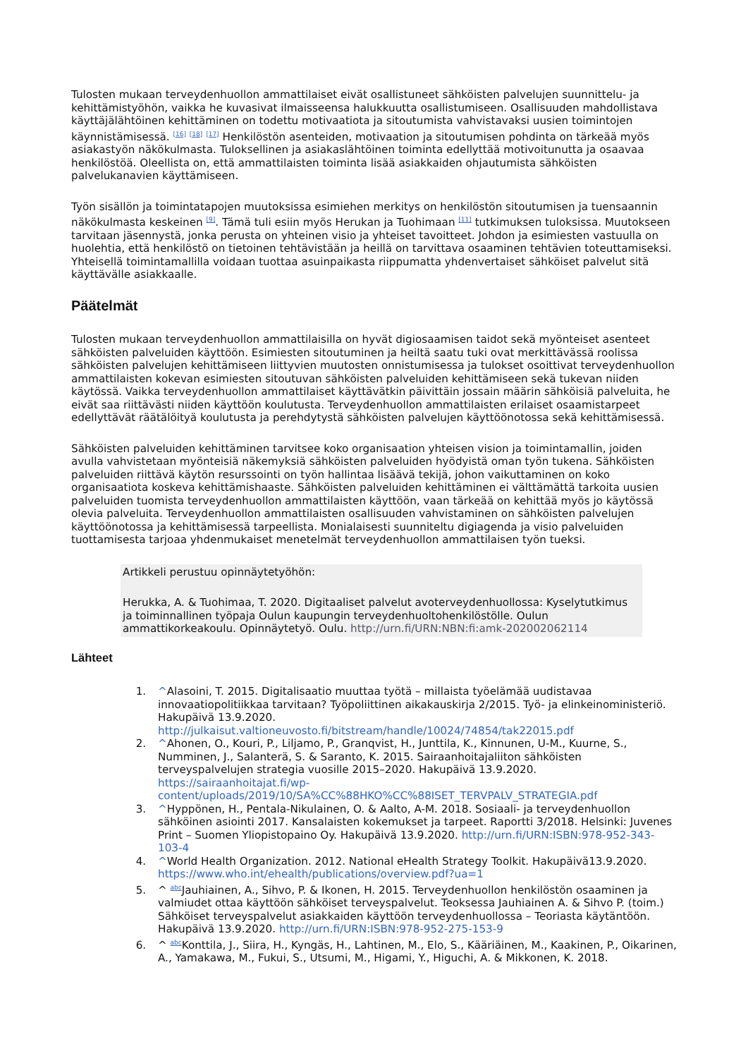Tulosten mukaan terveydenhuollon ammattilaiset eivät osallistuneet sähköisten palvelujen suunnittelu- ja kehittämistyöhön, vaikka he kuvasivat ilmaisseensa halukkuutta osallistumiseen. Osallisuuden mahdollistava käyttäjälähtöinen kehittäminen on todettu motivaatiota ja sitoutumista vahvistavaksi uusien toimintojen käynnistämisessä. <sup>[16]</sup> <sup>[18]</sup> <sup>[17]</sup> Henkilöstön asenteiden, motivaation ja sitoutumisen pohdinta on tärkeää myös asiakastyön näkökulmasta. Tuloksellinen ja asiakaslähtöinen toiminta edellyttää motivoitunutta ja osaavaa henkilöstöä. Oleellista on, että ammattilaisten toiminta lisää asiakkaiden ohjautumista sähköisten palvelukanavien käyttämiseen.
Työn sisällön ja toimintatapojen muutoksissa esimiehen merkitys on henkilöstön sitoutumisen ja tuensaannin näkökulmasta keskeinen <sup>[9]</sup>. Tämä tuli esiin myös Herukan ja Tuohimaan <sup>[11]</sup> tutkimuksen tuloksissa. Muutokseen tarvitaan jäsennystä, jonka perusta on yhteinen visio ja yhteiset tavoitteet. Johdon ja esimiesten vastuulla on huolehtia, että henkilöstö on tietoinen tehtävistään ja heillä on tarvittava osaaminen tehtävien toteuttamiseksi. Yhteisellä toimintamallilla voidaan tuottaa asuinpaikasta riippumatta yhdenvertaiset sähköiset palvelut sitä käyttävälle asiakkaalle.
Päätelmät
Tulosten mukaan terveydenhuollon ammattilaisilla on hyvät digiosaamisen taidot sekä myönteiset asenteet sähköisten palveluiden käyttöön. Esimiesten sitoutuminen ja heiltä saatu tuki ovat merkittävässä roolissa sähköisten palvelujen kehittämiseen liittyvien muutosten onnistumisessa ja tulokset osoittivat terveydenhuollon ammattilaisten kokevan esimiesten sitoutuvan sähköisten palveluiden kehittämiseen sekä tukevan niiden käytössä. Vaikka terveydenhuollon ammattilaiset käyttävätkin päivittäin jossain määrin sähköisiä palveluita, he eivät saa riittävästi niiden käyttöön koulutusta. Terveydenhuollon ammattilaisten erilaiset osaamistarpeet edellyttävät räätälöityä koulutusta ja perehdytystä sähköisten palvelujen käyttöönotossa sekä kehittämisessä.
Sähköisten palveluiden kehittäminen tarvitsee koko organisaation yhteisen vision ja toimintamallin, joiden avulla vahvistetaan myönteisiä näkemyksiä sähköisten palveluiden hyödyistä oman työn tukena. Sähköisten palveluiden riittävä käytön resurssointi on työn hallintaa lisäävä tekijä, johon vaikuttaminen on koko organisaatiota koskeva kehittämishaaste. Sähköisten palveluiden kehittäminen ei välttämättä tarkoita uusien palveluiden tuomista terveydenhuollon ammattilaisten käyttöön, vaan tärkeää on kehittää myös jo käytössä olevia palveluita. Terveydenhuollon ammattilaisten osallisuuden vahvistaminen on sähköisten palvelujen käyttöönotossa ja kehittämisessä tarpeellista. Monialaisesti suunniteltu digiagenda ja visio palveluiden tuottamisesta tarjoaa yhdenmukaiset menetelmät terveydenhuollon ammattilaisen työn tueksi.
Artikkeli perustuu opinnäytetyöhön:
Herukka, A. & Tuohimaa, T. 2020. Digitaaliset palvelut avoterveydenhuollossa: Kyselytutkimus ja toiminnallinen työpaja Oulun kaupungin terveydenhuoltohenkilöstölle. Oulun ammattikorkeakoulu. Opinnäytetyö. Oulu. http://urn.fi/URN:NBN:fi:amk-202002062114
Lähteet
1. ^Alasoini, T. 2015. Digitalisaatio muuttaa työtä – millaista työelämää uudistavaa innovaatiopolitiikkaa tarvitaan? Työpoliittinen aikakauskirja 2/2015. Työ- ja elinkeinoministeriö. Hakupäivä 13.9.2020. http://julkaisut.valtioneuvosto.fi/bitstream/handle/10024/74854/tak22015.pdf
2. ^Ahonen, O., Kouri, P., Liljamo, P., Granqvist, H., Junttila, K., Kinnunen, U-M., Kuurne, S., Numminen, J., Salanterä, S. & Saranto, K. 2015. Sairaanhoitajaliiton sähköisten terveyspalvelujen strategia vuosille 2015–2020. Hakupäivä 13.9.2020. https://sairaanhoitajat.fi/wp-content/uploads/2019/10/SA%CC%88HKO%CC%88ISET_TERVPALV_STRATEGIA.pdf
3. ^Hyppönen, H., Pentala-Nikulainen, O. & Aalto, A-M. 2018. Sosiaali- ja terveydenhuollon sähköinen asiointi 2017. Kansalaisten kokemukset ja tarpeet. Raportti 3/2018. Helsinki: Juvenes Print – Suomen Yliopistopaino Oy. Hakupäivä 13.9.2020. http://urn.fi/URN:ISBN:978-952-343-103-4
4. ^World Health Organization. 2012. National eHealth Strategy Toolkit. Hakupäivä13.9.2020. https://www.who.int/ehealth/publications/overview.pdf?ua=1
5. ^ <sup>abc</sup>Jauhiainen, A., Sihvo, P. & Ikonen, H. 2015. Terveydenhuollon henkilöstön osaaminen ja valmiudet ottaa käyttöön sähköiset terveyspalvelut. Teoksessa Jauhiainen A. & Sihvo P. (toim.) Sähköiset terveyspalvelut asiakkaiden käyttöön terveydenhuollossa – Teoriasta käytäntöön. Hakupäivä 13.9.2020. http://urn.fi/URN:ISBN:978-952-275-153-9
6. ^ <sup>abc</sup>Konttila, J., Siira, H., Kyngäs, H., Lahtinen, M., Elo, S., Kääriäinen, M., Kaakinen, P., Oikarinen, A., Yamakawa, M., Fukui, S., Utsumi, M., Higami, Y., Higuchi, A. & Mikkonen, K. 2018.